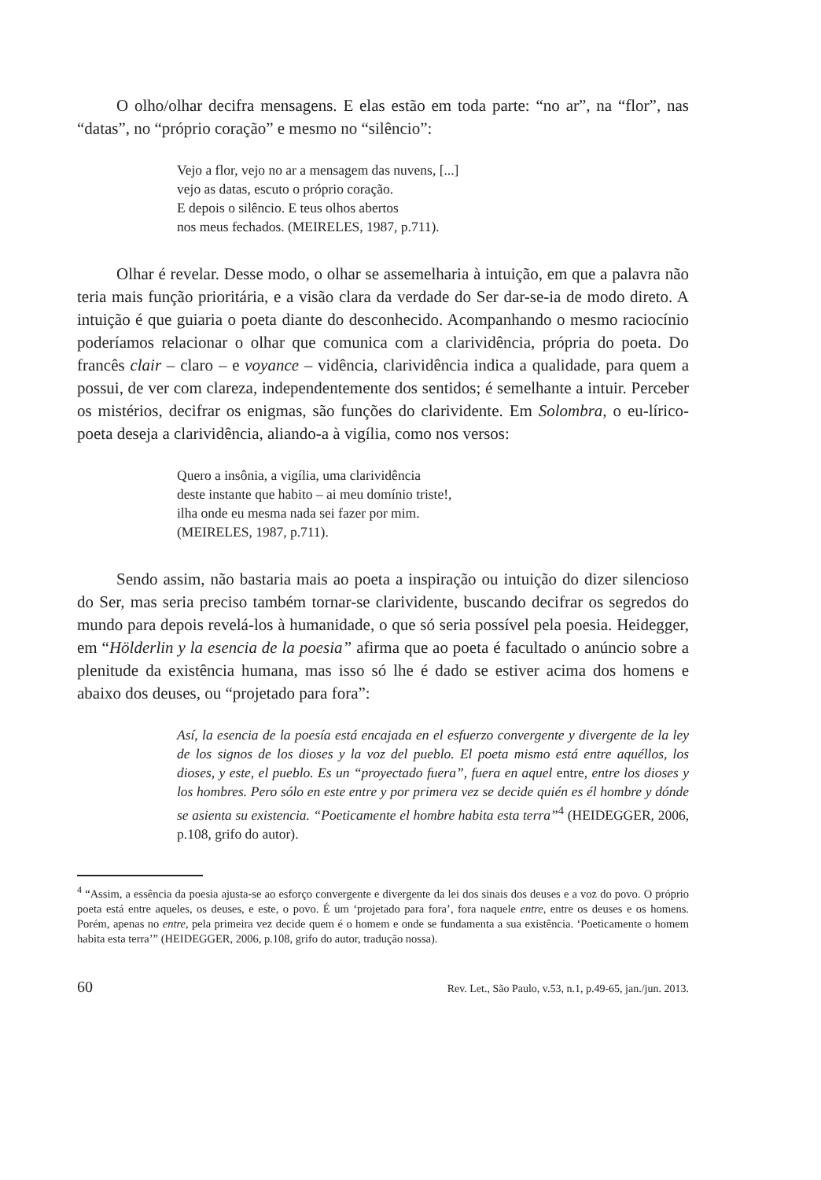O olho/olhar decifra mensagens. E elas estão em toda parte: “no ar”, na “flor”, nas “datas”, no “próprio coração” e mesmo no “silêncio”:
Vejo a flor, vejo no ar a mensagem das nuvens, [...]
vejo as datas, escuto o próprio coração.
E depois o silêncio. E teus olhos abertos
nos meus fechados. (MEIRELES, 1987, p.711).
Olhar é revelar. Desse modo, o olhar se assemelharia à intuição, em que a palavra não teria mais função prioritária, e a visão clara da verdade do Ser dar-se-ia de modo direto. A intuição é que guiaria o poeta diante do desconhecido. Acompanhando o mesmo raciocínio poderíamos relacionar o olhar que comunica com a clarividência, própria do poeta. Do francês clair – claro – e voyance – vidência, clarividência indica a qualidade, para quem a possui, de ver com clareza, independentemente dos sentidos; é semelhante a intuir. Perceber os mistérios, decifrar os enigmas, são funções do clarividente. Em Solombra, o eu-lírico-poeta deseja a clarividência, aliando-a à vigília, como nos versos:
Quero a insônia, a vigília, uma clarividência
deste instante que habito – ai meu domínio triste!,
ilha onde eu mesma nada sei fazer por mim.
(MEIRELES, 1987, p.711).
Sendo assim, não bastaria mais ao poeta a inspiração ou intuição do dizer silencioso do Ser, mas seria preciso também tornar-se clarividente, buscando decifrar os segredos do mundo para depois revelá-los à humanidade, o que só seria possível pela poesia. Heidegger, em “Hölderlin y la esencia de la poesia” afirma que ao poeta é facultado o anúncio sobre a plenitude da existência humana, mas isso só lhe é dado se estiver acima dos homens e abaixo dos deuses, ou “projetado para fora”:
Así, la esencia de la poesía está encajada en el esfuerzo convergente y divergente de la ley de los signos de los dioses y la voz del pueblo. El poeta mismo está entre aquéllos, los dioses, y este, el pueblo. Es un “proyectado fuera”, fuera en aquel entre, entre los dioses y los hombres. Pero sólo en este entre y por primera vez se decide quién es él hombre y dónde se asienta su existencia. “Poeticamente el hombre habita esta terra”<sup>4</sup> (HEIDEGGER, 2006, p.108, grifo do autor).
<sup>4</sup> “Assim, a essência da poesia ajusta-se ao esforço convergente e divergente da lei dos sinais dos deuses e a voz do povo. O próprio poeta está entre aqueles, os deuses, e este, o povo. É um ‘projetado para fora’, fora naquele entre, entre os deuses e os homens. Porém, apenas no entre, pela primeira vez decide quem é o homem e onde se fundamenta a sua existência. ‘Poeticamente o homem habita esta terra’” (HEIDEGGER, 2006, p.108, grifo do autor, tradução nossa).
60 Rev. Let., São Paulo, v.53, n.1, p.49-65, jan./jun. 2013.